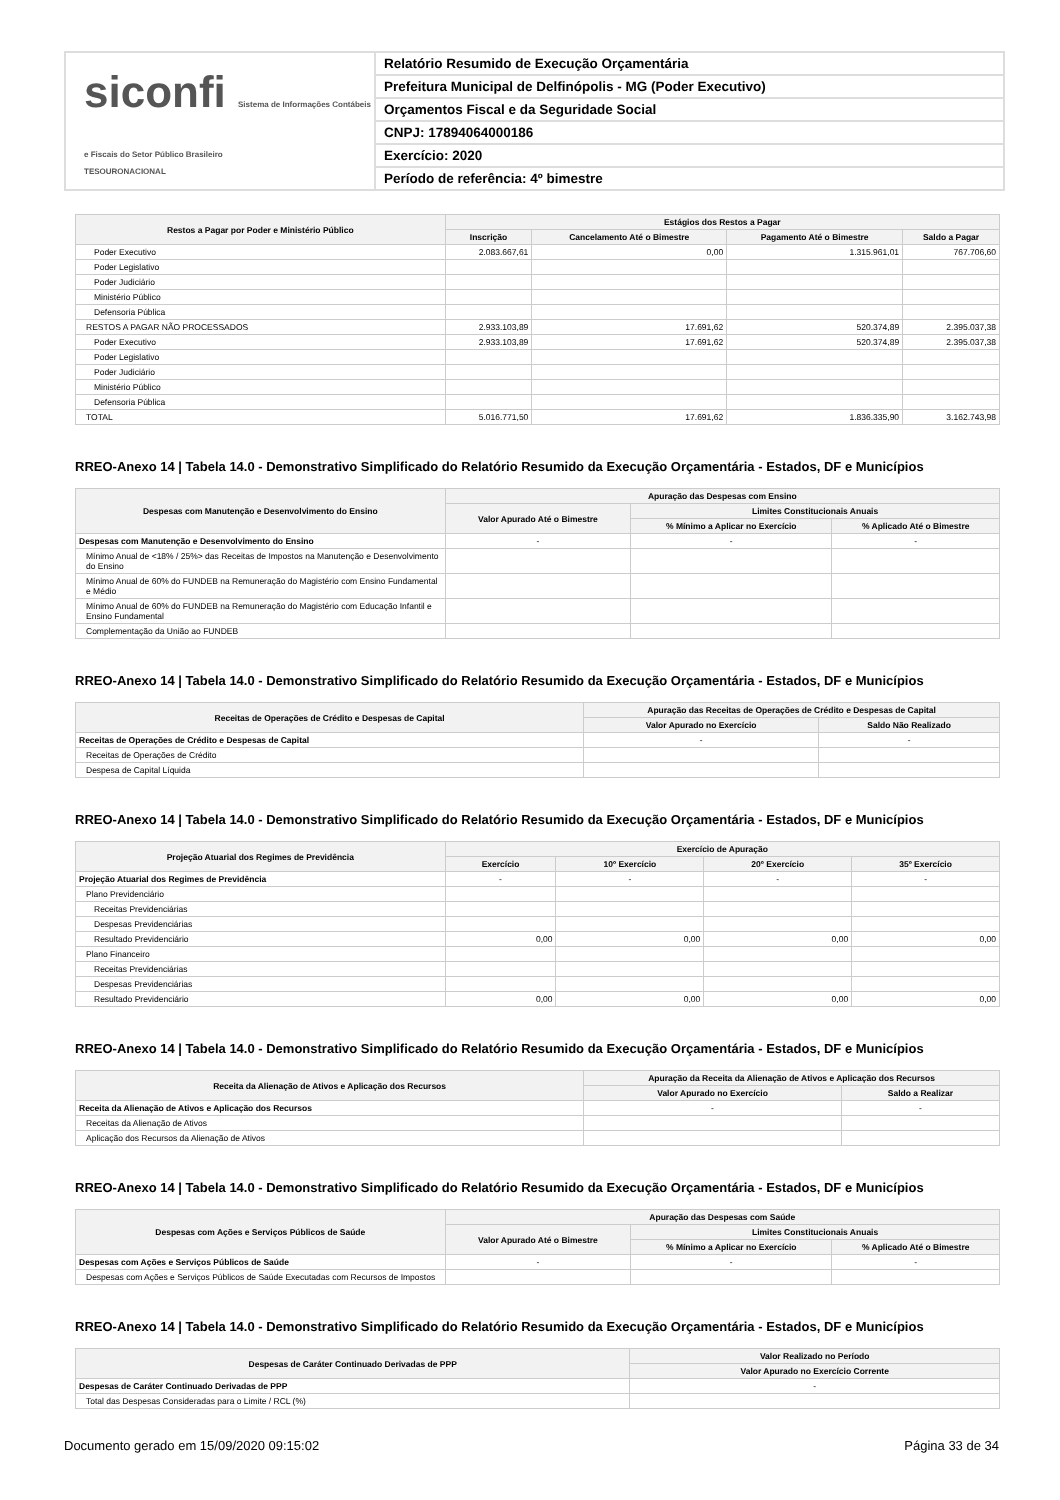siconfi Sistema de Informações Contábeis e Fiscais do Setor Público Brasileiro
TESOURONACIONAL
Relatório Resumido de Execução Orçamentária
Prefeitura Municipal de Delfinópolis - MG (Poder Executivo)
Orçamentos Fiscal e da Seguridade Social
CNPJ: 17894064000186
Exercício: 2020
Período de referência: 4º bimestre
| Restos a Pagar por Poder e Ministério Público | Estágios dos Restos a Pagar | | | |
| --- | --- | --- | --- | --- |
| | Inscrição | Cancelamento Até o Bimestre | Pagamento Até o Bimestre | Saldo a Pagar |
| Poder Executivo | 2.083.667,61 | 0,00 | 1.315.961,01 | 767.706,60 |
| Poder Legislativo | | | | |
| Poder Judiciário | | | | |
| Ministério Público | | | | |
| Defensoria Pública | | | | |
| RESTOS A PAGAR NÃO PROCESSADOS | 2.933.103,89 | 17.691,62 | 520.374,89 | 2.395.037,38 |
| Poder Executivo | 2.933.103,89 | 17.691,62 | 520.374,89 | 2.395.037,38 |
| Poder Legislativo | | | | |
| Poder Judiciário | | | | |
| Ministério Público | | | | |
| Defensoria Pública | | | | |
| TOTAL | 5.016.771,50 | 17.691,62 | 1.836.335,90 | 3.162.743,98 |
RREO-Anexo 14 | Tabela 14.0 - Demonstrativo Simplificado do Relatório Resumido da Execução Orçamentária - Estados, DF e Municípios
| Despesas com Manutenção e Desenvolvimento do Ensino | Apuração das Despesas com Ensino | | |
| --- | --- | --- | --- |
| | Valor Apurado Até o Bimestre | Limites Constitucionais Anuais | |
| | | % Mínimo a Aplicar no Exercício | % Aplicado Até o Bimestre |
| Despesas com Manutenção e Desenvolvimento do Ensino | - | - | - |
| Mínimo Anual de <18% / 25%> das Receitas de Impostos na Manutenção e Desenvolvimento do Ensino | | | |
| Mínimo Anual de 60% do FUNDEB na Remuneração do Magistério com Ensino Fundamental e Médio | | | |
| Mínimo Anual de 60% do FUNDEB na Remuneração do Magistério com Educação Infantil e Ensino Fundamental | | | |
| Complementação da União ao FUNDEB | | | |
RREO-Anexo 14 | Tabela 14.0 - Demonstrativo Simplificado do Relatório Resumido da Execução Orçamentária - Estados, DF e Municípios
| Receitas de Operações de Crédito e Despesas de Capital | Apuração das Receitas de Operações de Crédito e Despesas de Capital | |
| --- | --- | --- |
| | Valor Apurado no Exercício | Saldo Não Realizado |
| Receitas de Operações de Crédito e Despesas de Capital | - | - |
| Receitas de Operações de Crédito | | |
| Despesa de Capital Líquida | | |
RREO-Anexo 14 | Tabela 14.0 - Demonstrativo Simplificado do Relatório Resumido da Execução Orçamentária - Estados, DF e Municípios
| Projeção Atuarial dos Regimes de Previdência | Exercício de Apuração | | | |
| --- | --- | --- | --- | --- |
| | Exercício | 10º Exercício | 20º Exercício | 35º Exercício |
| Projeção Atuarial dos Regimes de Previdência | - | - | - | - |
| Plano Previdenciário | | | | |
| Receitas Previdenciárias | | | | |
| Despesas Previdenciárias | | | | |
| Resultado Previdenciário | 0,00 | 0,00 | 0,00 | 0,00 |
| Plano Financeiro | | | | |
| Receitas Previdenciárias | | | | |
| Despesas Previdenciárias | | | | |
| Resultado Previdenciário | 0,00 | 0,00 | 0,00 | 0,00 |
RREO-Anexo 14 | Tabela 14.0 - Demonstrativo Simplificado do Relatório Resumido da Execução Orçamentária - Estados, DF e Municípios
| Receita da Alienação de Ativos e Aplicação dos Recursos | Apuração da Receita da Alienação de Ativos e Aplicação dos Recursos | |
| --- | --- | --- |
| | Valor Apurado no Exercício | Saldo a Realizar |
| Receita da Alienação de Ativos e Aplicação dos Recursos | - | - |
| Receitas da Alienação de Ativos | | |
| Aplicação dos Recursos da Alienação de Ativos | | |
RREO-Anexo 14 | Tabela 14.0 - Demonstrativo Simplificado do Relatório Resumido da Execução Orçamentária - Estados, DF e Municípios
| Despesas com Ações e Serviços Públicos de Saúde | Apuração das Despesas com Saúde | | |
| --- | --- | --- | --- |
| | Valor Apurado Até o Bimestre | Limites Constitucionais Anuais | |
| | | % Mínimo a Aplicar no Exercício | % Aplicado Até o Bimestre |
| Despesas com Ações e Serviços Públicos de Saúde | - | - | - |
| Despesas com Ações e Serviços Públicos de Saúde Executadas com Recursos de Impostos | | | |
RREO-Anexo 14 | Tabela 14.0 - Demonstrativo Simplificado do Relatório Resumido da Execução Orçamentária - Estados, DF e Municípios
| Despesas de Caráter Continuado Derivadas de PPP | Valor Realizado no Período |
| --- | --- |
| | Valor Apurado no Exercício Corrente |
| Despesas de Caráter Continuado Derivadas de PPP | - |
| Total das Despesas Consideradas para o Limite / RCL (%) | |
Documento gerado em 15/09/2020 09:15:02 Página 33 de 34